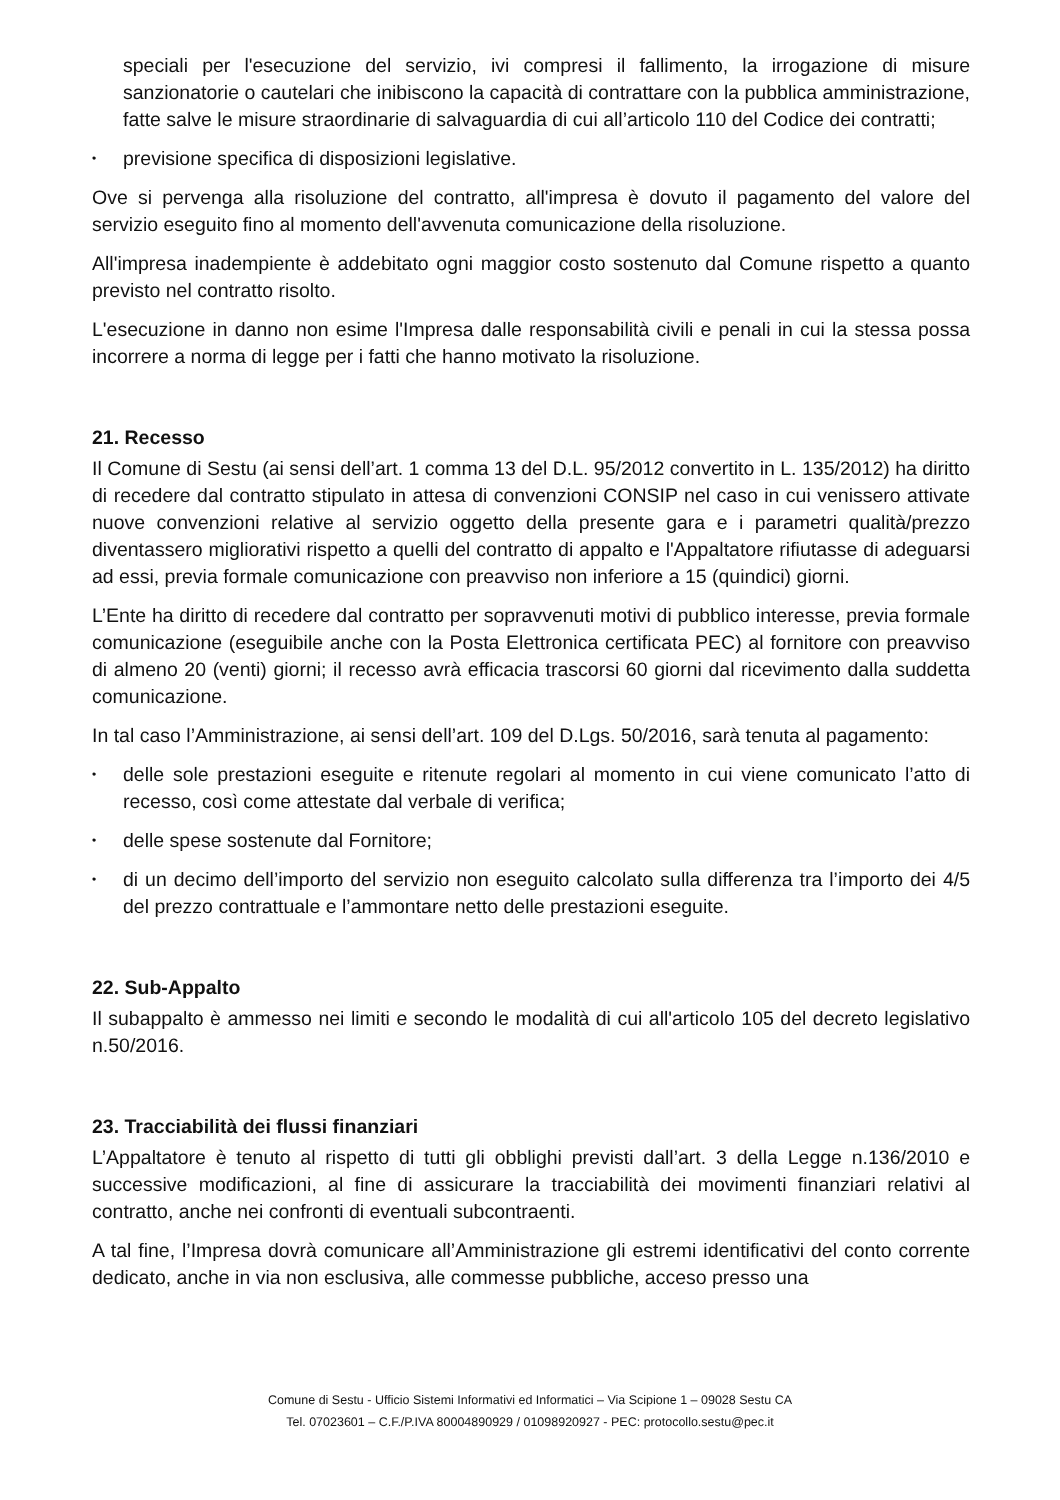speciali per l'esecuzione del servizio, ivi compresi il fallimento, la irrogazione di misure sanzionatorie o cautelari che inibiscono la capacità di contrattare con la pubblica amministrazione, fatte salve le misure straordinarie di salvaguardia di cui all’articolo 110 del Codice dei contratti;
• previsione specifica di disposizioni legislative.
Ove si pervenga alla risoluzione del contratto, all'impresa è dovuto il pagamento del valore del servizio eseguito fino al momento dell'avvenuta comunicazione della risoluzione.
All'impresa inadempiente è addebitato ogni maggior costo sostenuto dal Comune rispetto a quanto previsto nel contratto risolto.
L'esecuzione in danno non esime l'Impresa dalle responsabilità civili e penali in cui la stessa possa incorrere a norma di legge per i fatti che hanno motivato la risoluzione.
21. Recesso
Il Comune di Sestu (ai sensi dell’art. 1 comma 13 del D.L. 95/2012 convertito in L. 135/2012) ha diritto di recedere dal contratto stipulato in attesa di convenzioni CONSIP nel caso in cui venissero attivate nuove convenzioni relative al servizio oggetto della presente gara e i parametri qualità/prezzo diventassero migliorativi rispetto a quelli del contratto di appalto e l'Appaltatore rifiutasse di adeguarsi ad essi, previa formale comunicazione con preavviso non inferiore a 15 (quindici) giorni.
L’Ente ha diritto di recedere dal contratto per sopravvenuti motivi di pubblico interesse, previa formale comunicazione (eseguibile anche con la Posta Elettronica certificata PEC) al fornitore con preavviso di almeno 20 (venti) giorni; il recesso avrà efficacia trascorsi 60 giorni dal ricevimento dalla suddetta comunicazione.
In tal caso l’Amministrazione, ai sensi dell’art. 109 del D.Lgs. 50/2016, sarà tenuta al pagamento:
• delle sole prestazioni eseguite e ritenute regolari al momento in cui viene comunicato l’atto di recesso, così come attestate dal verbale di verifica;
• delle spese sostenute dal Fornitore;
• di un decimo dell’importo del servizio non eseguito calcolato sulla differenza tra l’importo dei 4/5 del prezzo contrattuale e l’ammontare netto delle prestazioni eseguite.
22. Sub-Appalto
Il subappalto è ammesso nei limiti e secondo le modalità di cui all'articolo 105 del decreto legislativo n.50/2016.
23. Tracciabilità dei flussi finanziari
L’Appaltatore è tenuto al rispetto di tutti gli obblighi previsti dall’art. 3 della Legge n.136/2010 e successive modificazioni, al fine di assicurare la tracciabilità dei movimenti finanziari relativi al contratto, anche nei confronti di eventuali subcontraenti.
A tal fine, l’Impresa dovrà comunicare all’Amministrazione gli estremi identificativi del conto corrente dedicato, anche in via non esclusiva, alle commesse pubbliche, acceso presso una
Comune di Sestu - Ufficio Sistemi Informativi ed Informatici – Via Scipione 1 – 09028 Sestu CA
Tel. 07023601 – C.F./P.IVA 80004890929 / 01098920927 - PEC: protocollo.sestu@pec.it